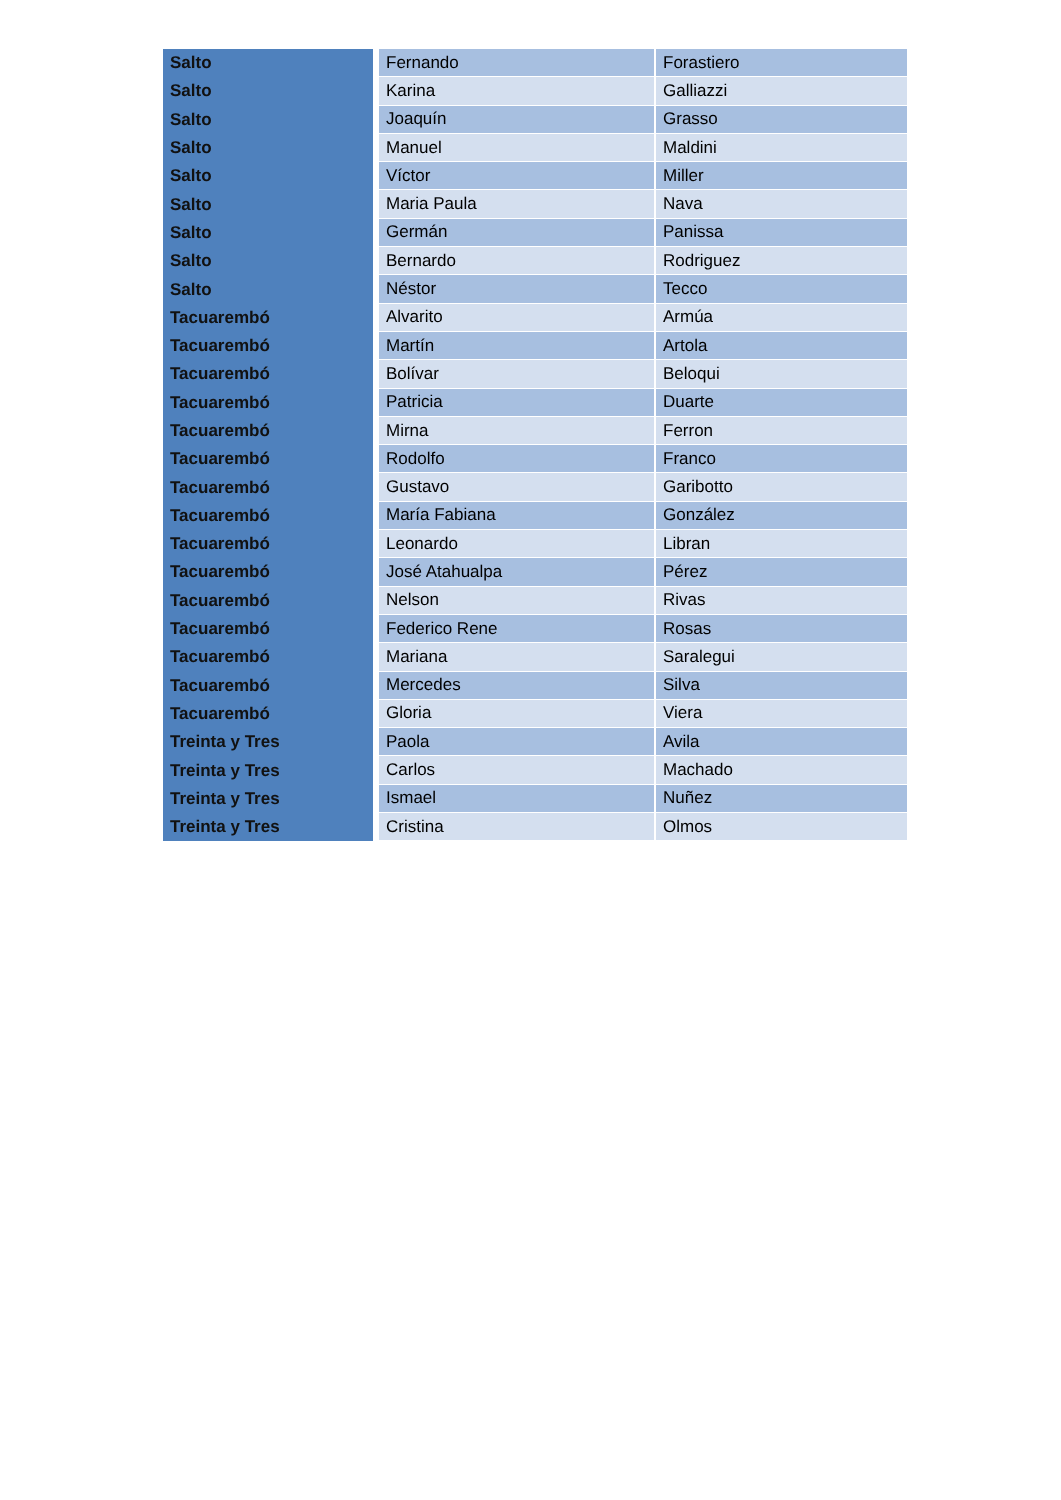| Salto | Fernando | Forastiero |
| Salto | Karina | Galliazzi |
| Salto | Joaquín | Grasso |
| Salto | Manuel | Maldini |
| Salto | Víctor | Miller |
| Salto | Maria Paula | Nava |
| Salto | Germán | Panissa |
| Salto | Bernardo | Rodriguez |
| Salto | Néstor | Tecco |
| Tacuarembó | Alvarito | Armúa |
| Tacuarembó | Martín | Artola |
| Tacuarembó | Bolívar | Beloqui |
| Tacuarembó | Patricia | Duarte |
| Tacuarembó | Mirna | Ferron |
| Tacuarembó | Rodolfo | Franco |
| Tacuarembó | Gustavo | Garibotto |
| Tacuarembó | María Fabiana | González |
| Tacuarembó | Leonardo | Libran |
| Tacuarembó | José Atahualpa | Pérez |
| Tacuarembó | Nelson | Rivas |
| Tacuarembó | Federico Rene | Rosas |
| Tacuarembó | Mariana | Saralegui |
| Tacuarembó | Mercedes | Silva |
| Tacuarembó | Gloria | Viera |
| Treinta y Tres | Paola | Avila |
| Treinta y Tres | Carlos | Machado |
| Treinta y Tres | Ismael | Nuñez |
| Treinta y Tres | Cristina | Olmos |